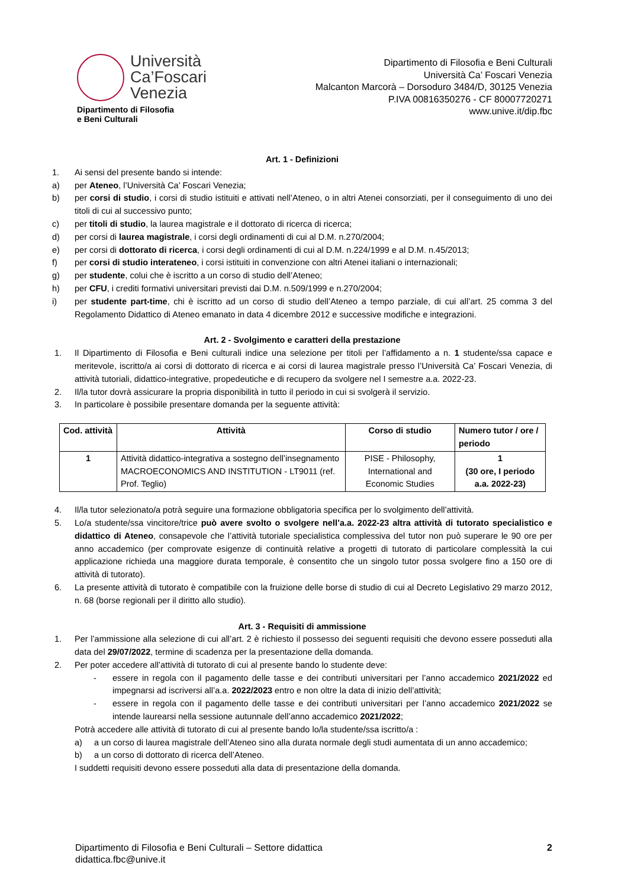Università
Ca’Foscari
Venezia
Dipartimento di Filosofia
e Beni Culturali
Dipartimento di Filosofia e Beni Culturali
Università Ca’ Foscari Venezia
Malcanton Marcorà – Dorsoduro 3484/D, 30125 Venezia
P.IVA 00816350276 - CF 80007720271
www.unive.it/dip.fbc
Art. 1 - Definizioni
1. Ai sensi del presente bando si intende:
a) per Ateneo, l’Università Ca’ Foscari Venezia;
b) per corsi di studio, i corsi di studio istituiti e attivati nell’Ateneo, o in altri Atenei consorziati, per il conseguimento di uno dei titoli di cui al successivo punto;
c) per titoli di studio, la laurea magistrale e il dottorato di ricerca di ricerca;
d) per corsi di laurea magistrale, i corsi degli ordinamenti di cui al D.M. n.270/2004;
e) per corsi di dottorato di ricerca, i corsi degli ordinamenti di cui al D.M. n.224/1999 e al D.M. n.45/2013;
f) per corsi di studio interateneo, i corsi istituiti in convenzione con altri Atenei italiani o internazionali;
g) per studente, colui che è iscritto a un corso di studio dell’Ateneo;
h) per CFU, i crediti formativi universitari previsti dai D.M. n.509/1999 e n.270/2004;
i) per studente part-time, chi è iscritto ad un corso di studio dell’Ateneo a tempo parziale, di cui all’art. 25 comma 3 del Regolamento Didattico di Ateneo emanato in data 4 dicembre 2012 e successive modifiche e integrazioni.
Art. 2 - Svolgimento e caratteri della prestazione
1. Il Dipartimento di Filosofia e Beni culturali indice una selezione per titoli per l’affidamento a n. 1 studente/ssa capace e meritevole, iscritto/a ai corsi di dottorato di ricerca e ai corsi di laurea magistrale presso l’Università Ca’ Foscari Venezia, di attività tutoriali, didattico-integrative, propedeutiche e di recupero da svolgere nel I semestre a.a. 2022-23.
2. Il/la tutor dovrà assicurare la propria disponibilità in tutto il periodo in cui si svolgerà il servizio.
3. In particolare è possibile presentare domanda per la seguente attività:
| Cod. attività | Attività | Corso di studio | Numero tutor / ore / periodo |
| --- | --- | --- | --- |
| 1 | Attività didattico-integrativa a sostegno dell’insegnamento MACROECONOMICS AND INSTITUTION - LT9011 (ref. Prof. Teglio) | PISE - Philosophy, International and Economic Studies | 1 (30 ore, I periodo a.a. 2022-23) |
4. Il/la tutor selezionato/a potrà seguire una formazione obbligatoria specifica per lo svolgimento dell’attività.
5. Lo/a studente/ssa vincitore/trice può avere svolto o svolgere nell’a.a. 2022-23 altra attività di tutorato specialistico e didattico di Ateneo, consapevole che l’attività tutoriale specialistica complessiva del tutor non può superare le 90 ore per anno accademico (per comprovate esigenze di continuità relative a progetti di tutorato di particolare complessità la cui applicazione richieda una maggiore durata temporale, è consentito che un singolo tutor possa svolgere fino a 150 ore di attività di tutorato).
6. La presente attività di tutorato è compatibile con la fruizione delle borse di studio di cui al Decreto Legislativo 29 marzo 2012, n. 68 (borse regionali per il diritto allo studio).
Art. 3 - Requisiti di ammissione
1. Per l’ammissione alla selezione di cui all’art. 2 è richiesto il possesso dei seguenti requisiti che devono essere posseduti alla data del 29/07/2022, termine di scadenza per la presentazione della domanda.
2. Per poter accedere all’attività di tutorato di cui al presente bando lo studente deve:
- essere in regola con il pagamento delle tasse e dei contributi universitari per l’anno accademico 2021/2022 ed impegnarsi ad iscriversi all’a.a. 2022/2023 entro e non oltre la data di inizio dell’attività;
- essere in regola con il pagamento delle tasse e dei contributi universitari per l’anno accademico 2021/2022 se intende laurearsi nella sessione autunnale dell’anno accademico 2021/2022;
Potrà accedere alle attività di tutorato di cui al presente bando lo/la studente/ssa iscritto/a :
a) a un corso di laurea magistrale dell’Ateneo sino alla durata normale degli studi aumentata di un anno accademico;
b) a un corso di dottorato di ricerca dell’Ateneo.
I suddetti requisiti devono essere posseduti alla data di presentazione della domanda.
Dipartimento di Filosofia e Beni Culturali – Settore didattica
didattica.fbc@unive.it
2